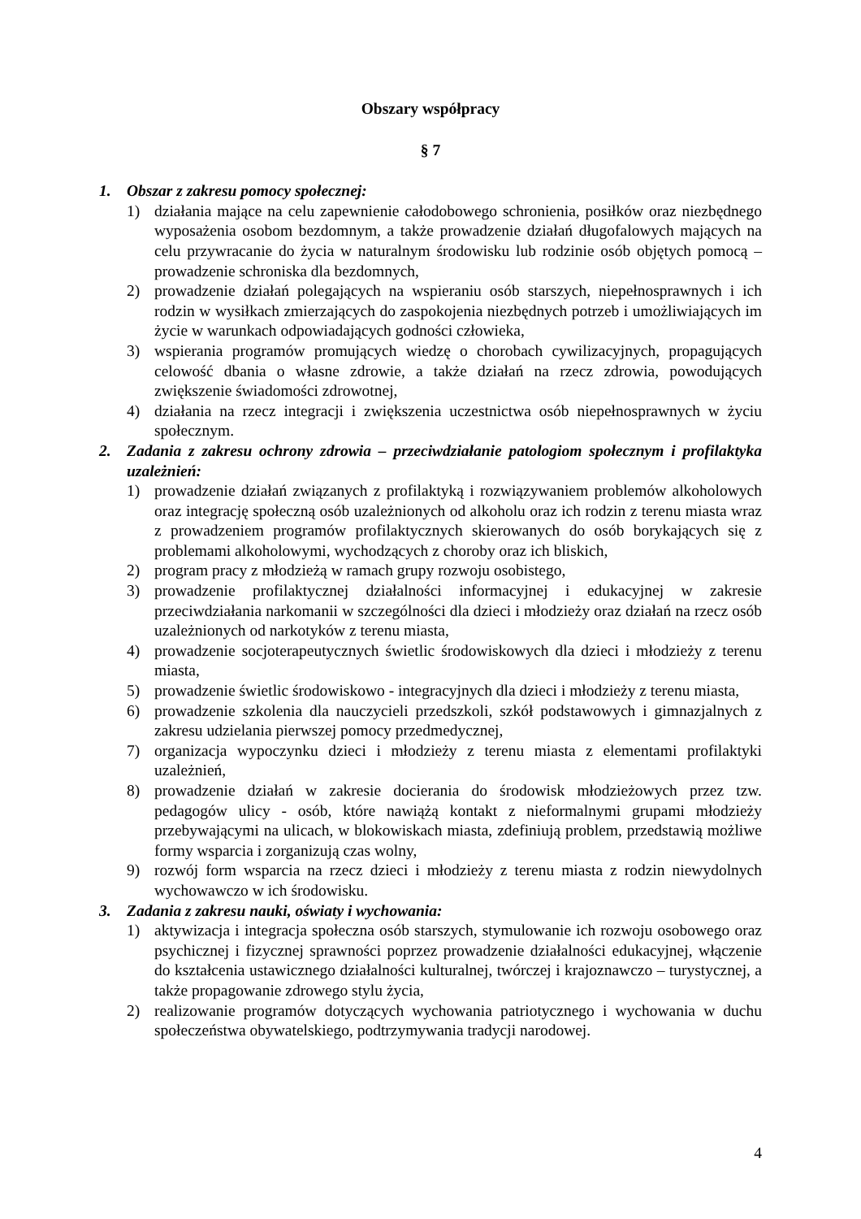Obszary współpracy
§ 7
1. Obszar z zakresu pomocy społecznej:
1) działania mające na celu zapewnienie całodobowego schronienia, posiłków oraz niezbędnego wyposażenia osobom bezdomnym, a także prowadzenie działań długofalowych mających na celu przywracanie do życia w naturalnym środowisku lub rodzinie osób objętych pomocą – prowadzenie schroniska dla bezdomnych,
2) prowadzenie działań polegających na wspieraniu osób starszych, niepełnosprawnych i ich rodzin w wysiłkach zmierzających do zaspokojenia niezbędnych potrzeb i umożliwiających im życie w warunkach odpowiadających godności człowieka,
3) wspierania programów promujących wiedzę o chorobach cywilizacyjnych, propagujących celowość dbania o własne zdrowie, a także działań na rzecz zdrowia, powodujących zwiększenie świadomości zdrowotnej,
4) działania na rzecz integracji i zwiększenia uczestnictwa osób niepełnosprawnych w życiu społecznym.
2. Zadania z zakresu ochrony zdrowia – przeciwdziałanie patologiom społecznym i profilaktyka uzależnień:
1) prowadzenie działań związanych z profilaktyką i rozwiązywaniem problemów alkoholowych oraz integrację społeczną osób uzależnionych od alkoholu oraz ich rodzin z terenu miasta wraz z prowadzeniem programów profilaktycznych skierowanych do osób borykających się z problemami alkoholowymi, wychodzących z choroby oraz ich bliskich,
2) program pracy z młodzieżą w ramach grupy rozwoju osobistego,
3) prowadzenie profilaktycznej działalności informacyjnej i edukacyjnej w zakresie przeciwdziałania narkomanii w szczególności dla dzieci i młodzieży oraz działań na rzecz osób uzależnionych od narkotyków z terenu miasta,
4) prowadzenie socjoterapeutycznych świetlic środowiskowych dla dzieci i młodzieży z terenu miasta,
5) prowadzenie świetlic środowiskowo - integracyjnych dla dzieci i młodzieży z terenu miasta,
6) prowadzenie szkolenia dla nauczycieli przedszkoli, szkół podstawowych i gimnazjalnych z zakresu udzielania pierwszej pomocy przedmedycznej,
7) organizacja wypoczynku dzieci i młodzieży z terenu miasta z elementami profilaktyki uzależnień,
8) prowadzenie działań w zakresie docierania do środowisk młodzieżowych przez tzw. pedagogów ulicy - osób, które nawiążą kontakt z nieformalnymi grupami młodzieży przebywającymi na ulicach, w blokowiskach miasta, zdefiniują problem, przedstawią możliwe formy wsparcia i zorganizują czas wolny,
9) rozwój form wsparcia na rzecz dzieci i młodzieży z terenu miasta z rodzin niewydolnych wychowawczo w ich środowisku.
3. Zadania z zakresu nauki, oświaty i wychowania:
1) aktywizacja i integracja społeczna osób starszych, stymulowanie ich rozwoju osobowego oraz psychicznej i fizycznej sprawności poprzez prowadzenie działalności edukacyjnej, włączenie do kształcenia ustawicznego działalności kulturalnej, twórczej i krajoznawczo – turystycznej, a także propagowanie zdrowego stylu życia,
2) realizowanie programów dotyczących wychowania patriotycznego i wychowania w duchu społeczeństwa obywatelskiego, podtrzymywania tradycji narodowej.
4